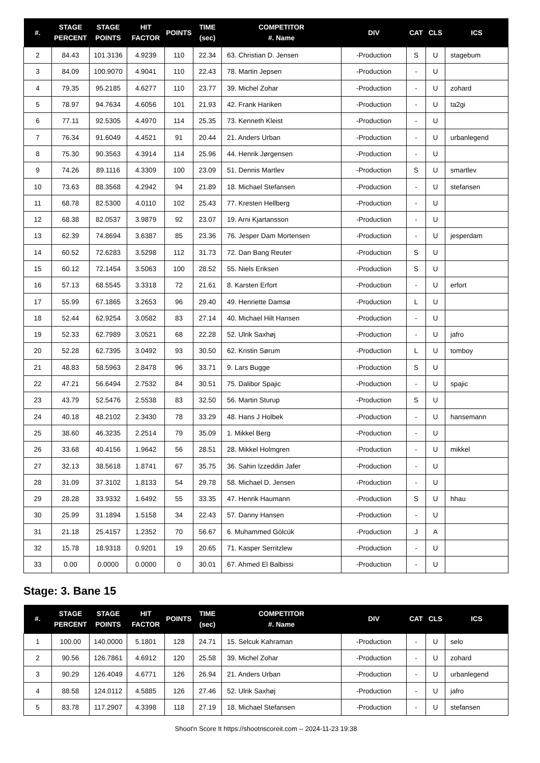| #. | STAGE PERCENT | STAGE POINTS | HIT FACTOR | POINTS | TIME (sec) | COMPETITOR #. Name | DIV | CAT | CLS | ICS |
| --- | --- | --- | --- | --- | --- | --- | --- | --- | --- | --- |
| 2 | 84.43 | 101.3136 | 4.9239 | 110 | 22.34 | 63. Christian D. Jensen | -Production | S | U | stagebum |
| 3 | 84.09 | 100.9070 | 4.9041 | 110 | 22.43 | 78. Martin Jepsen | -Production | - | U | |
| 4 | 79.35 | 95.2185 | 4.6277 | 110 | 23.77 | 39. Michel Zohar | -Production | - | U | zohard |
| 5 | 78.97 | 94.7634 | 4.6056 | 101 | 21.93 | 42. Frank Hariken | -Production | - | U | ta2gi |
| 6 | 77.11 | 92.5305 | 4.4970 | 114 | 25.35 | 73. Kenneth Kleist | -Production | - | U | |
| 7 | 76.34 | 91.6049 | 4.4521 | 91 | 20.44 | 21. Anders Urban | -Production | - | U | urbanlegend |
| 8 | 75.30 | 90.3563 | 4.3914 | 114 | 25.96 | 44. Henrik Jørgensen | -Production | - | U | |
| 9 | 74.26 | 89.1116 | 4.3309 | 100 | 23.09 | 51. Dennis Martlev | -Production | S | U | smartlev |
| 10 | 73.63 | 88.3568 | 4.2942 | 94 | 21.89 | 18. Michael Stefansen | -Production | - | U | stefansen |
| 11 | 68.78 | 82.5300 | 4.0110 | 102 | 25.43 | 77. Kresten Hellberg | -Production | - | U | |
| 12 | 68.38 | 82.0537 | 3.9879 | 92 | 23.07 | 19. Arni Kjartansson | -Production | - | U | |
| 13 | 62.39 | 74.8694 | 3.6387 | 85 | 23.36 | 76. Jesper Dam Mortensen | -Production | - | U | jesperdam |
| 14 | 60.52 | 72.6283 | 3.5298 | 112 | 31.73 | 72. Dan Bang Reuter | -Production | S | U | |
| 15 | 60.12 | 72.1454 | 3.5063 | 100 | 28.52 | 55. Niels Eriksen | -Production | S | U | |
| 16 | 57.13 | 68.5545 | 3.3318 | 72 | 21.61 | 8. Karsten Erfort | -Production | - | U | erfort |
| 17 | 55.99 | 67.1865 | 3.2653 | 96 | 29.40 | 49. Henriette Damsø | -Production | L | U | |
| 18 | 52.44 | 62.9254 | 3.0582 | 83 | 27.14 | 40. Michael Hilt Hansen | -Production | - | U | |
| 19 | 52.33 | 62.7989 | 3.0521 | 68 | 22.28 | 52. Ulrik Saxhøj | -Production | - | U | jafro |
| 20 | 52.28 | 62.7395 | 3.0492 | 93 | 30.50 | 62. Kristin Sørum | -Production | L | U | tomboy |
| 21 | 48.83 | 58.5963 | 2.8478 | 96 | 33.71 | 9. Lars Bugge | -Production | S | U | |
| 22 | 47.21 | 56.6494 | 2.7532 | 84 | 30.51 | 75. Dalibor Spajic | -Production | - | U | spajic |
| 23 | 43.79 | 52.5476 | 2.5538 | 83 | 32.50 | 56. Martin Sturup | -Production | S | U | |
| 24 | 40.18 | 48.2102 | 2.3430 | 78 | 33.29 | 48. Hans J Holbek | -Production | - | U | hansemann |
| 25 | 38.60 | 46.3235 | 2.2514 | 79 | 35.09 | 1. Mikkel Berg | -Production | - | U | |
| 26 | 33.68 | 40.4156 | 1.9642 | 56 | 28.51 | 28. Mikkel Holmgren | -Production | - | U | mikkel |
| 27 | 32.13 | 38.5618 | 1.8741 | 67 | 35.75 | 36. Sahin Izzeddin Jafer | -Production | - | U | |
| 28 | 31.09 | 37.3102 | 1.8133 | 54 | 29.78 | 58. Michael D. Jensen | -Production | - | U | |
| 29 | 28.28 | 33.9332 | 1.6492 | 55 | 33.35 | 47. Henrik Haumann | -Production | S | U | hhau |
| 30 | 25.99 | 31.1894 | 1.5158 | 34 | 22.43 | 57. Danny Hansen | -Production | - | U | |
| 31 | 21.18 | 25.4157 | 1.2352 | 70 | 56.67 | 6. Muhammed Gölcük | -Production | J | A | |
| 32 | 15.78 | 18.9318 | 0.9201 | 19 | 20.65 | 71. Kasper Serritzlew | -Production | - | U | |
| 33 | 0.00 | 0.0000 | 0.0000 | 0 | 30.01 | 67. Ahmed El Balbissi | -Production | - | U | |
Stage: 3. Bane 15
| #. | STAGE PERCENT | STAGE POINTS | HIT FACTOR | POINTS | TIME (sec) | COMPETITOR #. Name | DIV | CAT | CLS | ICS |
| --- | --- | --- | --- | --- | --- | --- | --- | --- | --- | --- |
| 1 | 100.00 | 140.0000 | 5.1801 | 128 | 24.71 | 15. Selcuk Kahraman | -Production | - | U | selo |
| 2 | 90.56 | 126.7861 | 4.6912 | 120 | 25.58 | 39. Michel Zohar | -Production | - | U | zohard |
| 3 | 90.29 | 126.4049 | 4.6771 | 126 | 26.94 | 21. Anders Urban | -Production | - | U | urbanlegend |
| 4 | 88.58 | 124.0112 | 4.5885 | 126 | 27.46 | 52. Ulrik Saxhøj | -Production | - | U | jafro |
| 5 | 83.78 | 117.2907 | 4.3398 | 118 | 27.19 | 18. Michael Stefansen | -Production | - | U | stefansen |
Shoot'n Score It https://shootnscoreit.com -- 2024-11-23 19:38